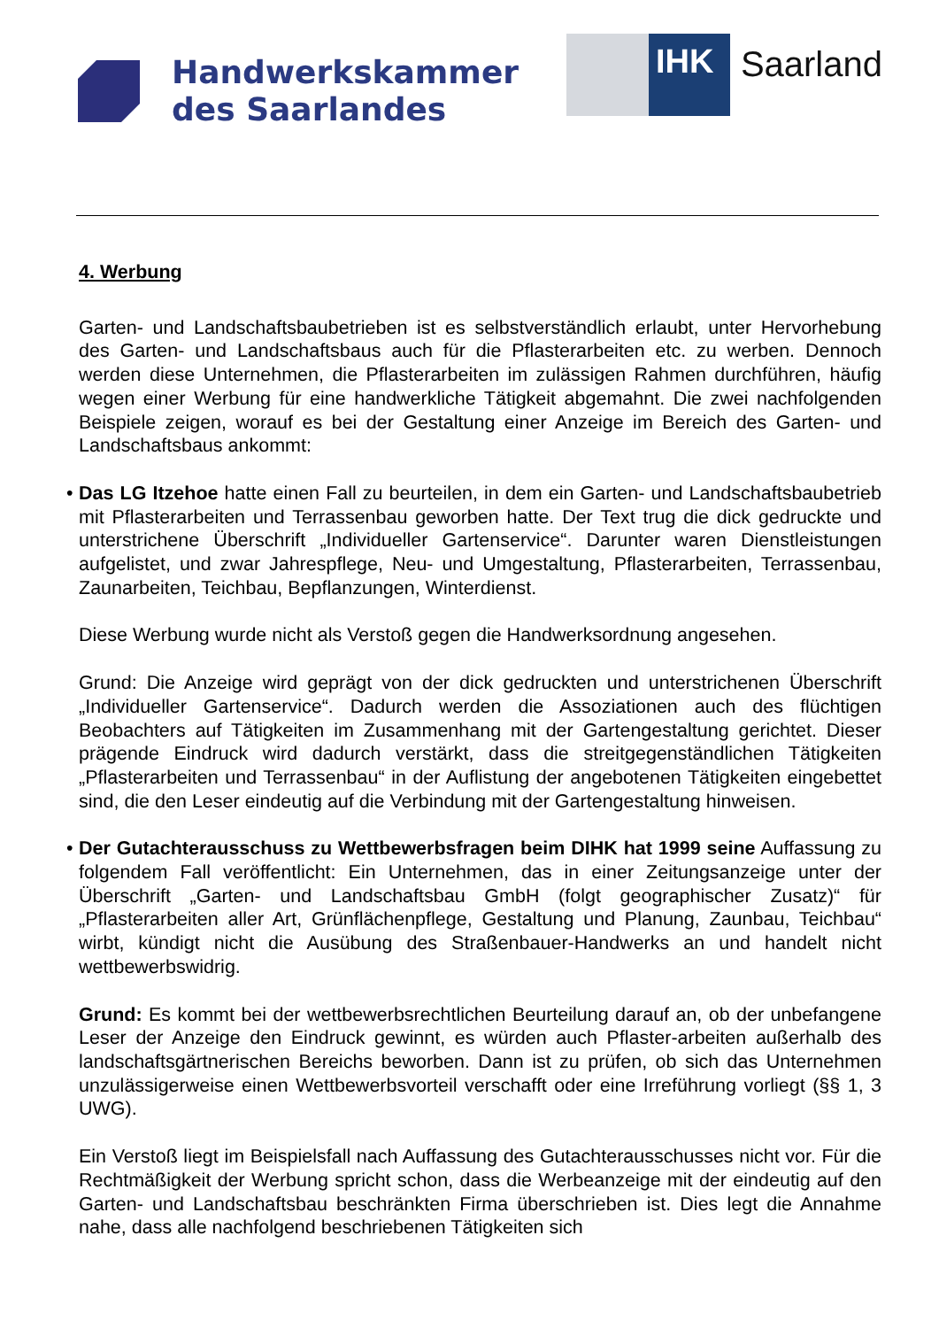Handwerkskammer
des Saarlandes
IHK
Saarland
4. Werbung
Garten- und Landschaftsbaubetrieben ist es selbstverständlich erlaubt, unter Hervorhebung des Garten- und Landschaftsbaus auch für die Pflasterarbeiten etc. zu werben. Dennoch werden diese Unternehmen, die Pflasterarbeiten im zulässigen Rahmen durchführen, häufig wegen einer Werbung für eine handwerkliche Tätigkeit abgemahnt. Die zwei nachfolgenden Beispiele zeigen, worauf es bei der Gestaltung einer Anzeige im Bereich des Garten- und Landschaftsbaus ankommt:
• Das LG Itzehoe hatte einen Fall zu beurteilen, in dem ein Garten- und Landschaftsbaubetrieb mit Pflasterarbeiten und Terrassenbau geworben hatte. Der Text trug die dick gedruckte und unterstrichene Überschrift „Individueller Gartenservice“. Darunter waren Dienstleistungen aufgelistet, und zwar Jahrespflege, Neu- und Umgestaltung, Pflasterarbeiten, Terrassenbau, Zaunarbeiten, Teichbau, Bepflanzungen, Winterdienst.
Diese Werbung wurde nicht als Verstoß gegen die Handwerksordnung angesehen.
Grund: Die Anzeige wird geprägt von der dick gedruckten und unterstrichenen Überschrift „Individueller Gartenservice“. Dadurch werden die Assoziationen auch des flüchtigen Beobachters auf Tätigkeiten im Zusammenhang mit der Gartengestaltung gerichtet. Dieser prägende Eindruck wird dadurch verstärkt, dass die streitgegenständlichen Tätigkeiten „Pflasterarbeiten und Terrassenbau“ in der Auflistung der angebotenen Tätigkeiten eingebettet sind, die den Leser eindeutig auf die Verbindung mit der Gartengestaltung hinweisen.
• Der Gutachterausschuss zu Wettbewerbsfragen beim DIHK hat 1999 seine Auffassung zu folgendem Fall veröffentlicht: Ein Unternehmen, das in einer Zeitungsanzeige unter der Überschrift „Garten- und Landschaftsbau GmbH (folgt geographischer Zusatz)“ für „Pflasterarbeiten aller Art, Grünflächenpflege, Gestaltung und Planung, Zaunbau, Teichbau“ wirbt, kündigt nicht die Ausübung des Straßenbauer-Handwerks an und handelt nicht wettbewerbswidrig.
Grund: Es kommt bei der wettbewerbsrechtlichen Beurteilung darauf an, ob der unbefangene Leser der Anzeige den Eindruck gewinnt, es würden auch Pflaster-arbeiten außerhalb des landschaftsgärtnerischen Bereichs beworben. Dann ist zu prüfen, ob sich das Unternehmen unzulässigerweise einen Wettbewerbsvorteil verschafft oder eine Irreführung vorliegt (§§ 1, 3 UWG).
Ein Verstoß liegt im Beispielsfall nach Auffassung des Gutachterausschusses nicht vor. Für die Rechtmäßigkeit der Werbung spricht schon, dass die Werbeanzeige mit der eindeutig auf den Garten- und Landschaftsbau beschränkten Firma überschrieben ist. Dies legt die Annahme nahe, dass alle nachfolgend beschriebenen Tätigkeiten sich